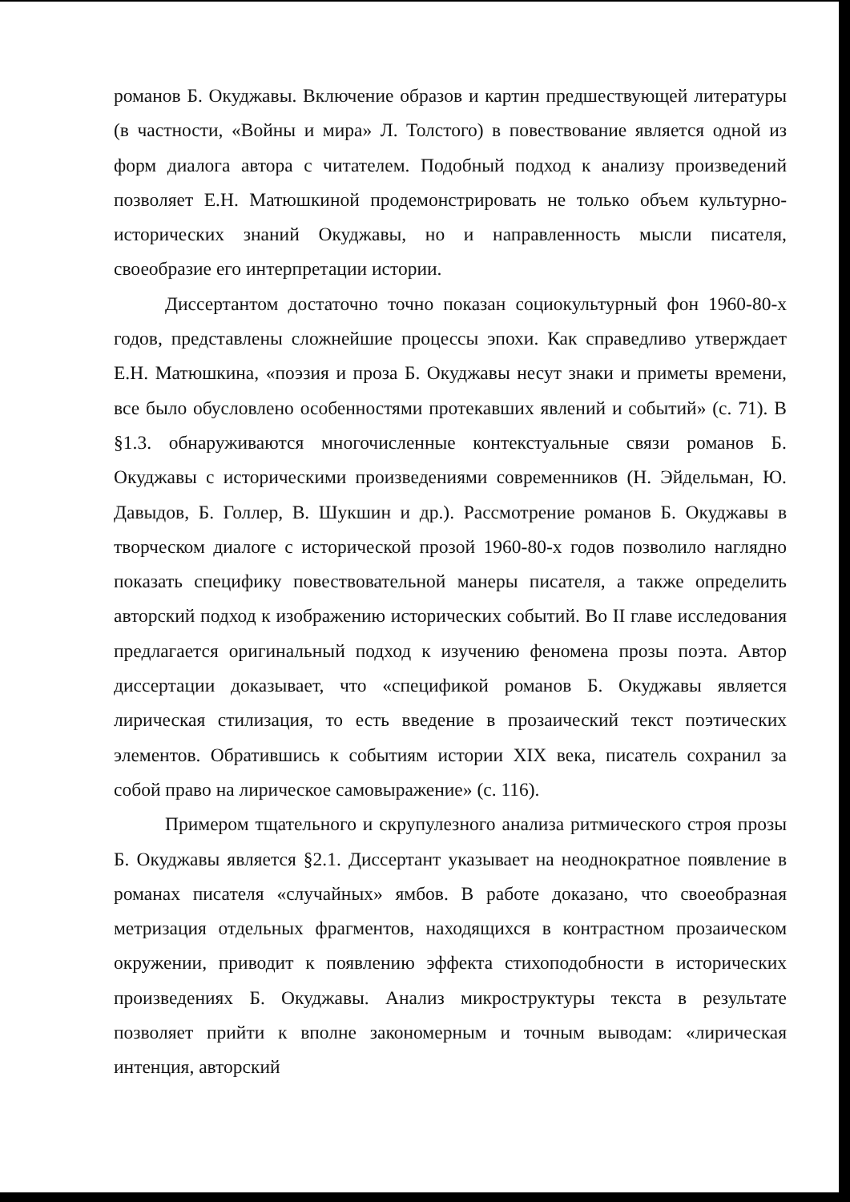романов Б. Окуджавы. Включение образов и картин предшествующей литературы (в частности, «Войны и мира» Л. Толстого) в повествование является одной из форм диалога автора с читателем. Подобный подход к анализу произведений позволяет Е.Н. Матюшкиной продемонстрировать не только объем культурно-исторических знаний Окуджавы, но и направленность мысли писателя, своеобразие его интерпретации истории.
Диссертантом достаточно точно показан социокультурный фон 1960-80-х годов, представлены сложнейшие процессы эпохи. Как справедливо утверждает Е.Н. Матюшкина, «поэзия и проза Б. Окуджавы несут знаки и приметы времени, все было обусловлено особенностями протекавших явлений и событий» (с. 71). В §1.3. обнаруживаются многочисленные контекстуальные связи романов Б. Окуджавы с историческими произведениями современников (Н. Эйдельман, Ю. Давыдов, Б. Голлер, В. Шукшин и др.). Рассмотрение романов Б. Окуджавы в творческом диалоге с исторической прозой 1960-80-х годов позволило наглядно показать специфику повествовательной манеры писателя, а также определить авторский подход к изображению исторических событий. Во II главе исследования предлагается оригинальный подход к изучению феномена прозы поэта. Автор диссертации доказывает, что «спецификой романов Б. Окуджавы является лирическая стилизация, то есть введение в прозаический текст поэтических элементов. Обратившись к событиям истории XIX века, писатель сохранил за собой право на лирическое самовыражение» (с. 116).
Примером тщательного и скрупулезного анализа ритмического строя прозы Б. Окуджавы является §2.1. Диссертант указывает на неоднократное появление в романах писателя «случайных» ямбов. В работе доказано, что своеобразная метризация отдельных фрагментов, находящихся в контрастном прозаическом окружении, приводит к появлению эффекта стихоподобности в исторических произведениях Б. Окуджавы. Анализ микроструктуры текста в результате позволяет прийти к вполне закономерным и точным выводам: «лирическая интенция, авторский